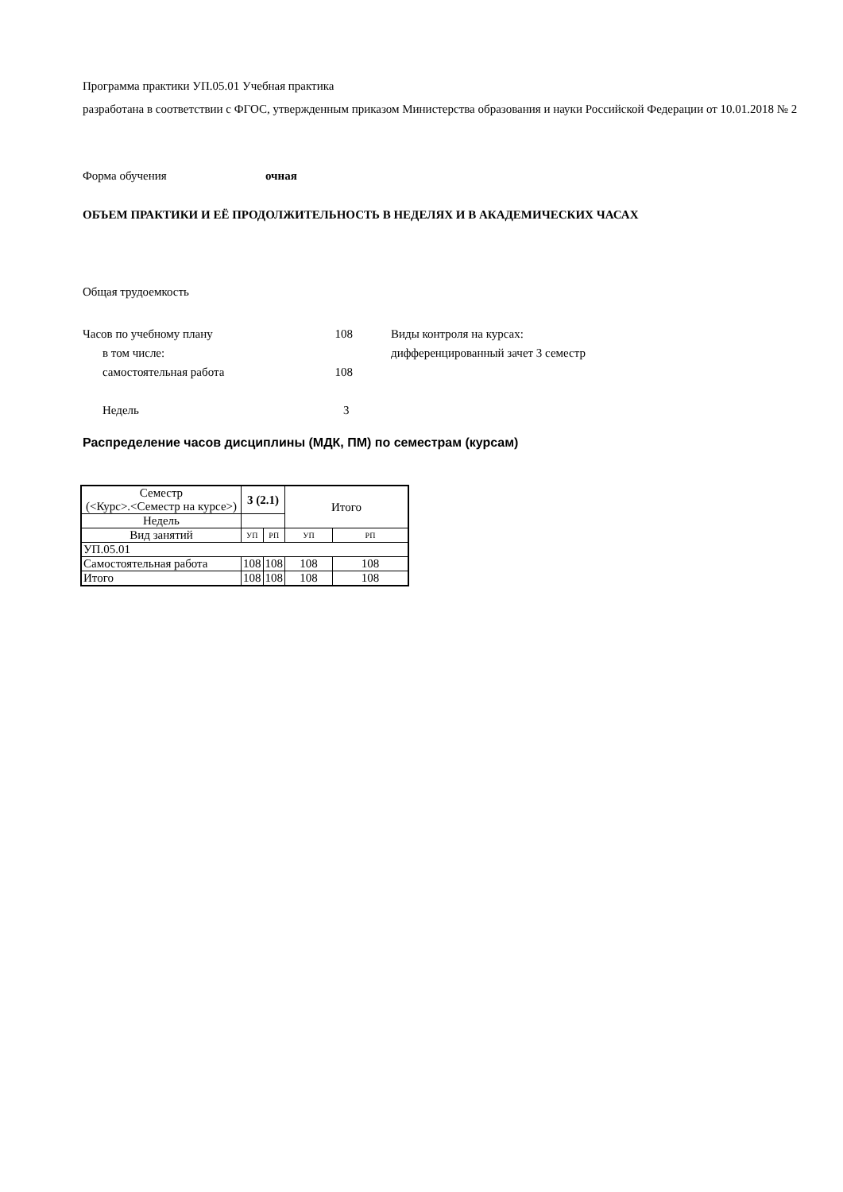Программа практики УП.05.01 Учебная практика
разработана в соответствии с ФГОС, утвержденным приказом Министерства образования и науки Российской Федерации от 10.01.2018 № 2
Форма обучения очная
ОБЪЕМ ПРАКТИКИ И ЕЁ ПРОДОЛЖИТЕЛЬНОСТЬ В НЕДЕЛЯХ И В АКАДЕМИЧЕСКИХ ЧАСАХ
Общая трудоемкость
Часов по учебному плану 108
в том числе:
самостоятельная работа 108
Недель 3
Виды контроля на курсах:
дифференцированный зачет 3 семестр
Распределение часов дисциплины (МДК, ПМ) по семестрам (курсам)
| Семестр (<Курс>.<Семестр на курсе>) | 3 (2.1) | | Итого | |
| --- | --- | --- | --- | --- |
| Недель | | | | |
| Вид занятий | УП | РП | УП | РП |
| УП.05.01 | | | | |
| Самостоятельная работа | 108 | 108 | 108 | 108 |
| Итого | 108 | 108 | 108 | 108 |